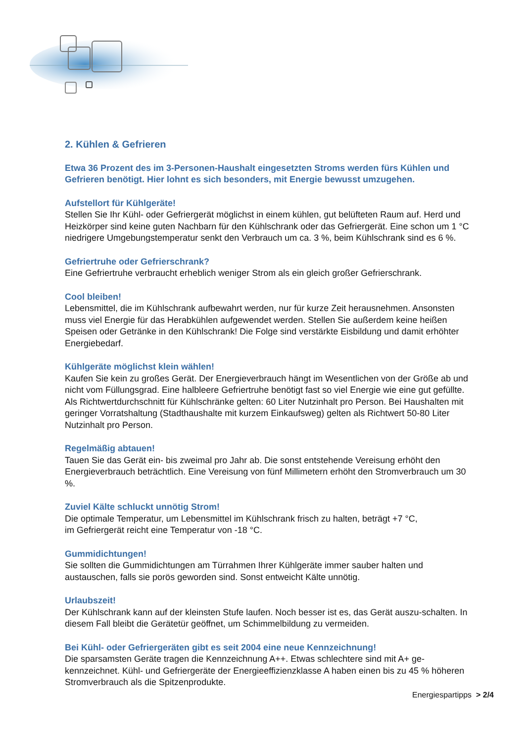2. Kühlen & Gefrieren
Etwa 36 Prozent des im 3-Personen-Haushalt eingesetzten Stroms werden fürs Kühlen und Gefrieren benötigt. Hier lohnt es sich besonders, mit Energie bewusst umzugehen.
Aufstellort für Kühlgeräte!
Stellen Sie Ihr Kühl- oder Gefriergerät möglichst in einem kühlen, gut belüfteten Raum auf. Herd und Heizkörper sind keine guten Nachbarn für den Kühlschrank oder das Gefriergerät. Eine schon um 1 °C niedrigere Umgebungstemperatur senkt den Verbrauch um ca. 3 %, beim Kühlschrank sind es 6 %.
Gefriertruhe oder Gefrierschrank?
Eine Gefriertruhe verbraucht erheblich weniger Strom als ein gleich großer Gefrierschrank.
Cool bleiben!
Lebensmittel, die im Kühlschrank aufbewahrt werden, nur für kurze Zeit herausnehmen. Ansonsten muss viel Energie für das Herabkühlen aufgewendet werden. Stellen Sie außerdem keine heißen Speisen oder Getränke in den Kühlschrank! Die Folge sind verstärkte Eisbildung und damit erhöhter Energiebedarf.
Kühlgeräte möglichst klein wählen!
Kaufen Sie kein zu großes Gerät. Der Energieverbrauch hängt im Wesentlichen von der Größe ab und nicht vom Füllungsgrad. Eine halbleere Gefriertruhe benötigt fast so viel Energie wie eine gut gefüllte. Als Richtwertdurchschnitt für Kühlschränke gelten: 60 Liter Nutzinhalt pro Person. Bei Haushalten mit geringer Vorratshaltung (Stadthaushalte mit kurzem Einkaufsweg) gelten als Richtwert 50-80 Liter Nutzinhalt pro Person.
Regelmäßig abtauen!
Tauen Sie das Gerät ein- bis zweimal pro Jahr ab. Die sonst entstehende Vereisung erhöht den Energieverbrauch beträchtlich. Eine Vereisung von fünf Millimetern erhöht den Stromverbrauch um 30 %.
Zuviel Kälte schluckt unnötig Strom!
Die optimale Temperatur, um Lebensmittel im Kühlschrank frisch zu halten, beträgt +7 °C,
im Gefriergerät reicht eine Temperatur von -18 °C.
Gummidichtungen!
Sie sollten die Gummidichtungen am Türrahmen Ihrer Kühlgeräte immer sauber halten und austauschen, falls sie porös geworden sind. Sonst entweicht Kälte unnötig.
Urlaubszeit!
Der Kühlschrank kann auf der kleinsten Stufe laufen. Noch besser ist es, das Gerät auszu-schalten. In diesem Fall bleibt die Gerätetür geöffnet, um Schimmelbildung zu vermeiden.
Bei Kühl- oder Gefriergeräten gibt es seit 2004 eine neue Kennzeichnung!
Die sparsamsten Geräte tragen die Kennzeichnung A++. Etwas schlechtere sind mit A+ ge-kennzeichnet. Kühl- und Gefriergeräte der Energieeffizienzklasse A haben einen bis zu 45 % höheren Stromverbrauch als die Spitzenprodukte.
Energiespartipps > 2/4